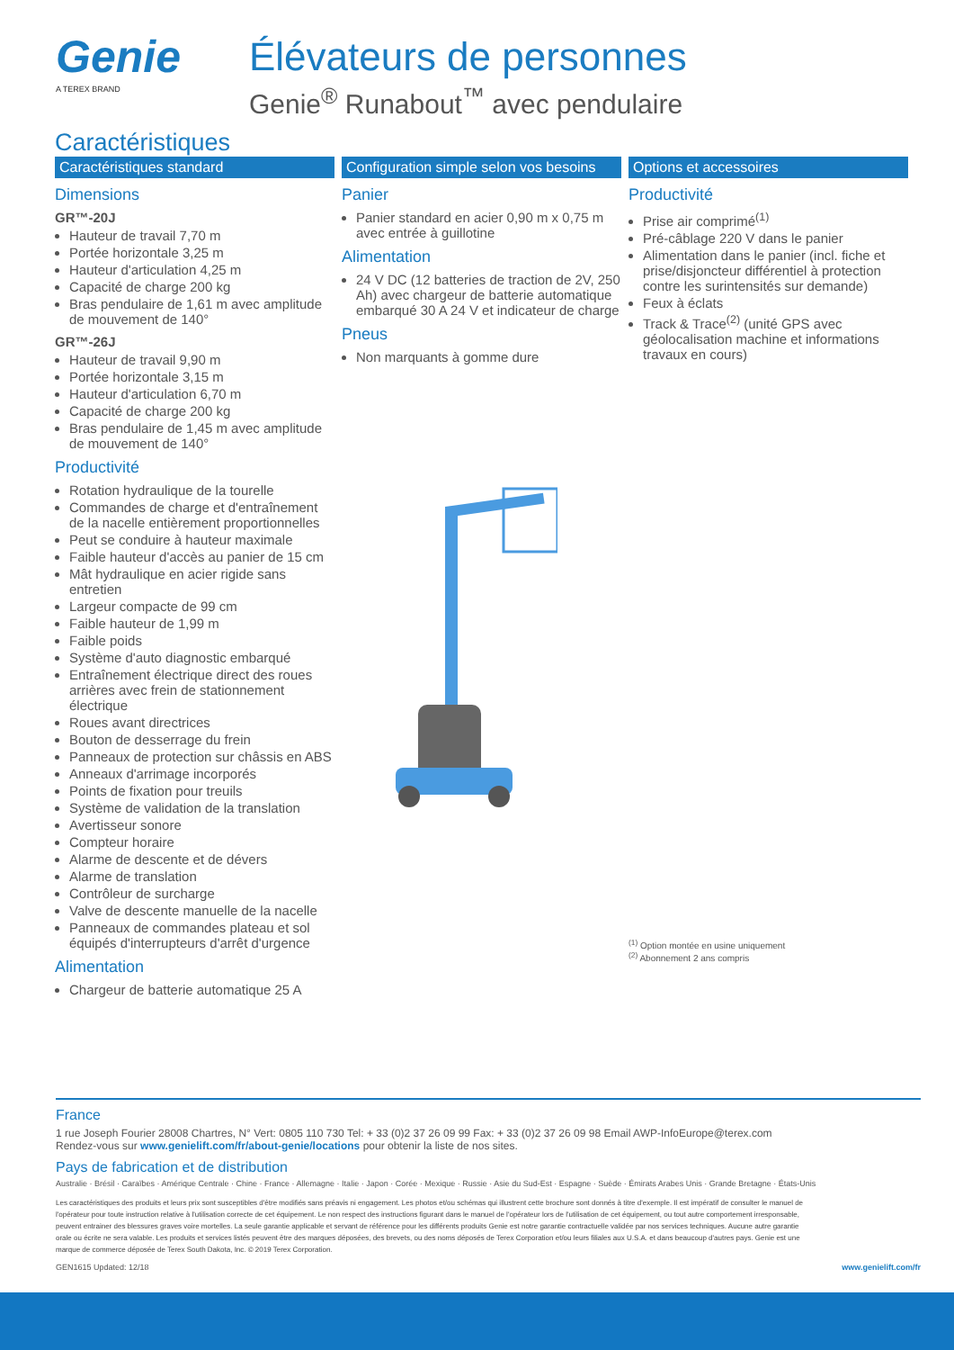Genie
A TEREX BRAND
Élévateurs de personnes
Genie<sup>®</sup> Runabout<sup>™</sup> avec pendulaire
Caractéristiques
Caractéristiques standard
Dimensions
GR™-20J
Hauteur de travail 7,70 m
Portée horizontale 3,25 m
Hauteur d'articulation 4,25 m
Capacité de charge 200 kg
Bras pendulaire de 1,61 m avec amplitude de mouvement de 140°
GR™-26J
Hauteur de travail 9,90 m
Portée horizontale 3,15 m
Hauteur d'articulation 6,70 m
Capacité de charge 200 kg
Bras pendulaire de 1,45 m avec amplitude de mouvement de 140°
Productivité
Rotation hydraulique de la tourelle
Commandes de charge et d'entraînement de la nacelle entièrement proportionnelles
Peut se conduire à hauteur maximale
Faible hauteur d'accès au panier de 15 cm
Mât hydraulique en acier rigide sans entretien
Largeur compacte de 99 cm
Faible hauteur de 1,99 m
Faible poids
Système d'auto diagnostic embarqué
Entraînement électrique direct des roues arrières avec frein de stationnement électrique
Roues avant directrices
Bouton de desserrage du frein
Panneaux de protection sur châssis en ABS
Anneaux d'arrimage incorporés
Points de fixation pour treuils
Système de validation de la translation
Avertisseur sonore
Compteur horaire
Alarme de descente et de dévers
Alarme de translation
Contrôleur de surcharge
Valve de descente manuelle de la nacelle
Panneaux de commandes plateau et sol équipés d'interrupteurs d'arrêt d'urgence
Alimentation
Chargeur de batterie automatique 25 A
Configuration simple selon vos besoins
Panier
Panier standard en acier 0,90 m x 0,75 m avec entrée à guillotine
Alimentation
24 V DC (12 batteries de traction de 2V, 250 Ah) avec chargeur de batterie automatique embarqué 30 A 24 V et indicateur de charge
Pneus
Non marquants à gomme dure
Options et accessoires
Productivité
Prise air comprimé<sup>(1)</sup>
Pré-câblage 220 V dans le panier
Alimentation dans le panier (incl. fiche et prise/disjoncteur différentiel à protection contre les surintensités sur demande)
Feux à éclats
Track & Trace<sup>(2)</sup> (unité GPS avec géolocalisation machine et informations travaux en cours)
<sup>(1)</sup> Option montée en usine uniquement
<sup>(2)</sup> Abonnement 2 ans compris
France
1 rue Joseph Fourier 28008 Chartres, N° Vert: 0805 110 730 Tel: + 33 (0)2 37 26 09 99 Fax: + 33 (0)2 37 26 09 98 Email AWP-InfoEurope@terex.com
Rendez-vous sur www.genielift.com/fr/about-genie/locations pour obtenir la liste de nos sites.
Pays de fabrication et de distribution
Australie · Brésil · Caraïbes · Amérique Centrale · Chine · France · Allemagne · Italie · Japon · Corée · Mexique · Russie · Asie du Sud-Est · Espagne · Suède · Émirats Arabes Unis · Grande Bretagne · États-Unis
Les caractéristiques des produits et leurs prix sont susceptibles d'être modifiés sans préavis ni engagement. Les photos et/ou schémas qui illustrent cette brochure sont donnés à titre d'exemple. Il est impératif de consulter le manuel de l'opérateur pour toute instruction relative à l'utilisation correcte de cet équipement. Le non respect des instructions figurant dans le manuel de l'opérateur lors de l'utilisation de cet équipement, ou tout autre comportement irresponsable, peuvent entrainer des blessures graves voire mortelles. La seule garantie applicable et servant de référence pour les différents produits Genie est notre garantie contractuelle validée par nos services techniques. Aucune autre garantie orale ou écrite ne sera valable. Les produits et services listés peuvent être des marques déposées, des brevets, ou des noms déposés de Terex Corporation et/ou leurs filiales aux U.S.A. et dans beaucoup d'autres pays. Genie est une marque de commerce déposée de Terex South Dakota, Inc. © 2019 Terex Corporation.
GEN1615 Updated: 12/18 www.genielift.com/fr